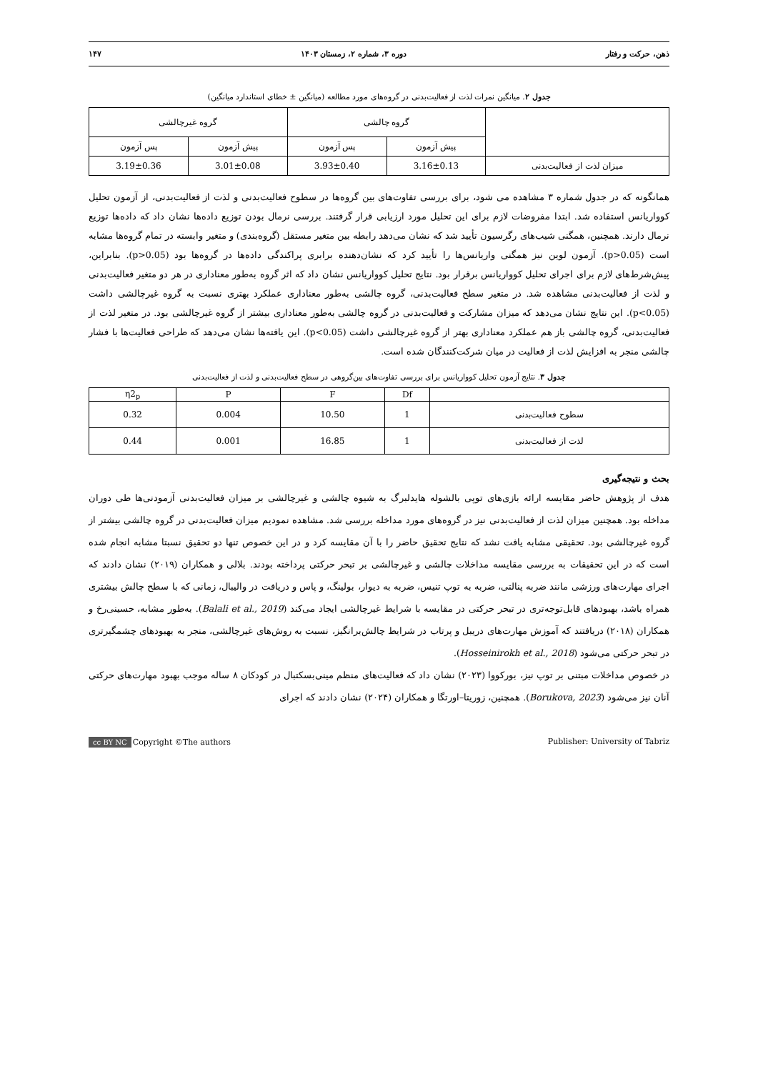ذهن، حرکت و رفتار دوره ۳، شماره ۲، زمستان ۱۴۰۳ ۱۴۷
جدول ۲. میانگین نمرات لذت از فعالیت‌بدنی در گروه‌های مورد مطالعه (میانگین ± خطای استاندارد میانگین)
| | گروه چالشی | | گروه غیرچالشی | |
| --- | --- | --- | --- | --- |
| | پیش آزمون | پس آزمون | پیش آزمون | پس آزمون |
| میزان لذت از فعالیت‌بدنی | 3.16±0.13 | 3.93±0.40 | 3.01±0.08 | 3.19±0.36 |
همانگونه که در جدول شماره ۳ مشاهده می شود، برای بررسی تفاوت‌های بین گروه‌ها در سطوح فعالیت‌بدنی و لذت از فعالیت‌بدنی، از آزمون تحلیل کوواریانس استفاده شد. ابتدا مفروضات لازم برای این تحلیل مورد ارزیابی قرار گرفتند. بررسی نرمال بودن توزیع داده‌ها نشان داد که داده‌ها توزیع نرمال دارند. همچنین، همگنی شیب‌های رگرسیون تأیید شد که نشان می‌دهد رابطه بین متغیر مستقل (گروه‌بندی) و متغیر وابسته در تمام گروه‌ها مشابه است (p>0.05). آزمون لوین نیز همگنی واریانس‌ها را تأیید کرد که نشان‌دهنده برابری پراکندگی داده‌ها در گروه‌ها بود (p>0.05). بنابراین، پیش‌شرط‌های لازم برای اجرای تحلیل کوواریانس برقرار بود. نتایج تحلیل کوواریانس نشان داد که اثر گروه به‌طور معناداری در هر دو متغیر فعالیت‌بدنی و لذت از فعالیت‌بدنی مشاهده شد. در متغیر سطح فعالیت‌بدنی، گروه چالشی به‌طور معناداری عملکرد بهتری نسبت به گروه غیرچالشی داشت (p<0.05). این نتایج نشان می‌دهد که میزان مشارکت و فعالیت‌بدنی در گروه چالشی به‌طور معناداری بیشتر از گروه غیرچالشی بود. در متغیر لذت از فعالیت‌بدنی، گروه چالشی باز هم عملکرد معناداری بهتر از گروه غیرچالشی داشت (p<0.05). این یافته‌ها نشان می‌دهد که طراحی فعالیت‌ها با فشار چالشی منجر به افزایش لذت از فعالیت در میان شرکت‌کنندگان شده است.
جدول ۳. نتایج آزمون تحلیل کوواریانس برای بررسی تفاوت‌های بین‌گروهی در سطح فعالیت‌بدنی و لذت از فعالیت‌بدنی
| | Df | F | P | η2<sub>p</sub> |
| --- | --- | --- | --- | --- |
| سطوح فعالیت‌بدنی | 1 | 10.50 | 0.004 | 0.32 |
| لذت از فعالیت‌بدنی | 1 | 16.85 | 0.001 | 0.44 |
بحث و نتیجه‌گیری
هدف از پژوهش حاضر مقایسه ارائه بازی‌های توپی بالشوله هایدلبرگ به شیوه چالشی و غیرچالشی بر میزان فعالیت‌بدنی آزمودنی‌ها طی دوران مداخله بود. همچنین میزان لذت از فعالیت‌بدنی نیز در گروه‌های مورد مداخله بررسی شد. مشاهده نمودیم میزان فعالیت‌بدنی در گروه چالشی بیشتر از گروه غیرچالشی بود. تحقیقی مشابه یافت نشد که نتایج تحقیق حاضر را با آن مقایسه کرد و در این خصوص تنها دو تحقیق نسبتا مشابه انجام شده است که در این تحقیقات به بررسی مقایسه مداخلات چالشی و غیرچالشی بر تبحر حرکتی پرداخته بودند. بلالی و همکاران (۲۰۱۹) نشان دادند که اجرای مهارت‌های ورزشی مانند ضربه پنالتی، ضربه به توپ تنیس، ضربه به دیوار، بولینگ، و پاس و دریافت در والیبال، زمانی که با سطح چالش بیشتری همراه باشد، بهبودهای قابل‌توجه‌تری در تبحر حرکتی در مقایسه با شرایط غیرچالشی ایجاد می‌کند (Balali et al., 2019). به‌طور مشابه، حسینی‌رخ و همکاران (۲۰۱۸) دریافتند که آموزش مهارت‌های دریبل و پرتاب در شرایط چالش‌برانگیز، نسبت به روش‌های غیرچالشی، منجر به بهبودهای چشمگیرتری در تبحر حرکتی می‌شود (Hosseinirokh et al., 2018).
در خصوص مداخلات مبتنی بر توپ نیز، بورکووا (۲۰۲۳) نشان داد که فعالیت‌های منظم مینی‌بسکتبال در کودکان ۸ ساله موجب بهبود مهارت‌های حرکتی آنان نیز می‌شود (Borukova, 2023). همچنین، زوریتا–اورتگا و همکاران (۲۰۲۴) نشان دادند که اجرای
cc BY NC Copyright ©The authors Publisher: University of Tabriz